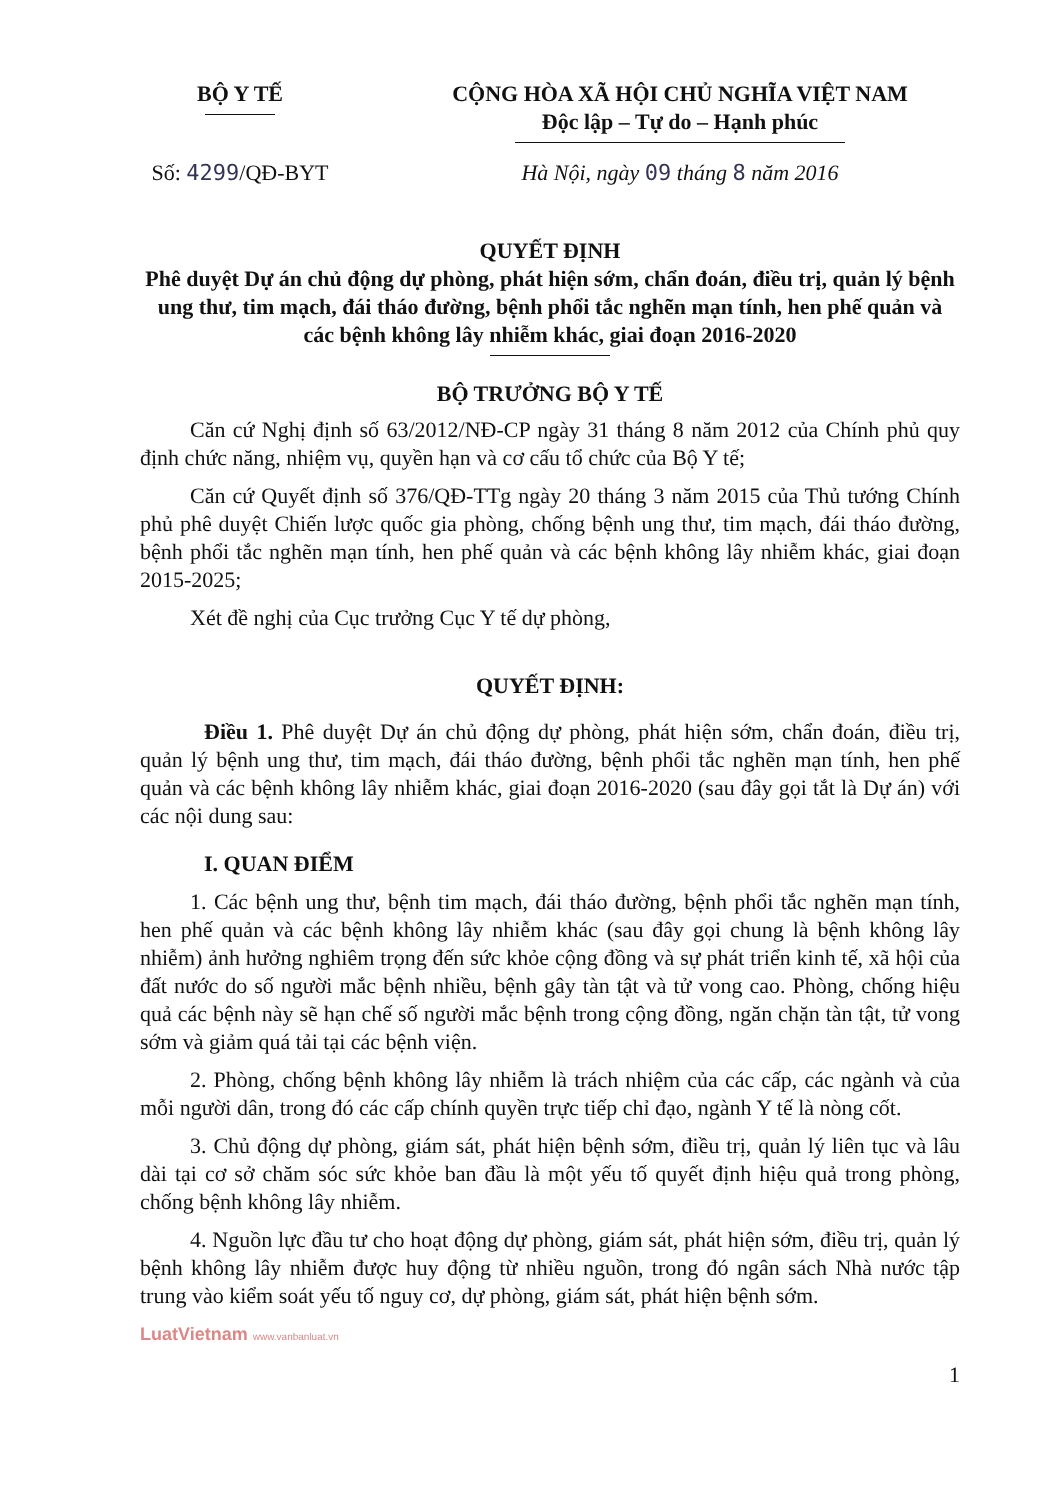BỘ Y TẾ CỘNG HÒA XÃ HỘI CHỦ NGHĨA VIỆT NAM
Độc lập – Tự do – Hạnh phúc
Số: 4299/QĐ-BYT Hà Nội, ngày 09 tháng 8 năm 2016
QUYẾT ĐỊNH
Phê duyệt Dự án chủ động dự phòng, phát hiện sớm, chẩn đoán, điều trị, quản lý bệnh ung thư, tim mạch, đái tháo đường, bệnh phổi tắc nghẽn mạn tính, hen phế quản và các bệnh không lây nhiễm khác, giai đoạn 2016-2020
BỘ TRƯỞNG BỘ Y TẾ
Căn cứ Nghị định số 63/2012/NĐ-CP ngày 31 tháng 8 năm 2012 của Chính phủ quy định chức năng, nhiệm vụ, quyền hạn và cơ cấu tổ chức của Bộ Y tế;
Căn cứ Quyết định số 376/QĐ-TTg ngày 20 tháng 3 năm 2015 của Thủ tướng Chính phủ phê duyệt Chiến lược quốc gia phòng, chống bệnh ung thư, tim mạch, đái tháo đường, bệnh phổi tắc nghẽn mạn tính, hen phế quản và các bệnh không lây nhiễm khác, giai đoạn 2015-2025;
Xét đề nghị của Cục trưởng Cục Y tế dự phòng,
QUYẾT ĐỊNH:
Điều 1. Phê duyệt Dự án chủ động dự phòng, phát hiện sớm, chẩn đoán, điều trị, quản lý bệnh ung thư, tim mạch, đái tháo đường, bệnh phổi tắc nghẽn mạn tính, hen phế quản và các bệnh không lây nhiễm khác, giai đoạn 2016-2020 (sau đây gọi tắt là Dự án) với các nội dung sau:
I. QUAN ĐIỂM
1. Các bệnh ung thư, bệnh tim mạch, đái tháo đường, bệnh phổi tắc nghẽn mạn tính, hen phế quản và các bệnh không lây nhiễm khác (sau đây gọi chung là bệnh không lây nhiễm) ảnh hưởng nghiêm trọng đến sức khỏe cộng đồng và sự phát triển kinh tế, xã hội của đất nước do số người mắc bệnh nhiều, bệnh gây tàn tật và tử vong cao. Phòng, chống hiệu quả các bệnh này sẽ hạn chế số người mắc bệnh trong cộng đồng, ngăn chặn tàn tật, tử vong sớm và giảm quá tải tại các bệnh viện.
2. Phòng, chống bệnh không lây nhiễm là trách nhiệm của các cấp, các ngành và của mỗi người dân, trong đó các cấp chính quyền trực tiếp chỉ đạo, ngành Y tế là nòng cốt.
3. Chủ động dự phòng, giám sát, phát hiện bệnh sớm, điều trị, quản lý liên tục và lâu dài tại cơ sở chăm sóc sức khỏe ban đầu là một yếu tố quyết định hiệu quả trong phòng, chống bệnh không lây nhiễm.
4. Nguồn lực đầu tư cho hoạt động dự phòng, giám sát, phát hiện sớm, điều trị, quản lý bệnh không lây nhiễm được huy động từ nhiều nguồn, trong đó ngân sách Nhà nước tập trung vào kiểm soát yếu tố nguy cơ, dự phòng, giám sát, phát hiện bệnh sớm.
LuatVietnam www.vanbanluat.vn
1